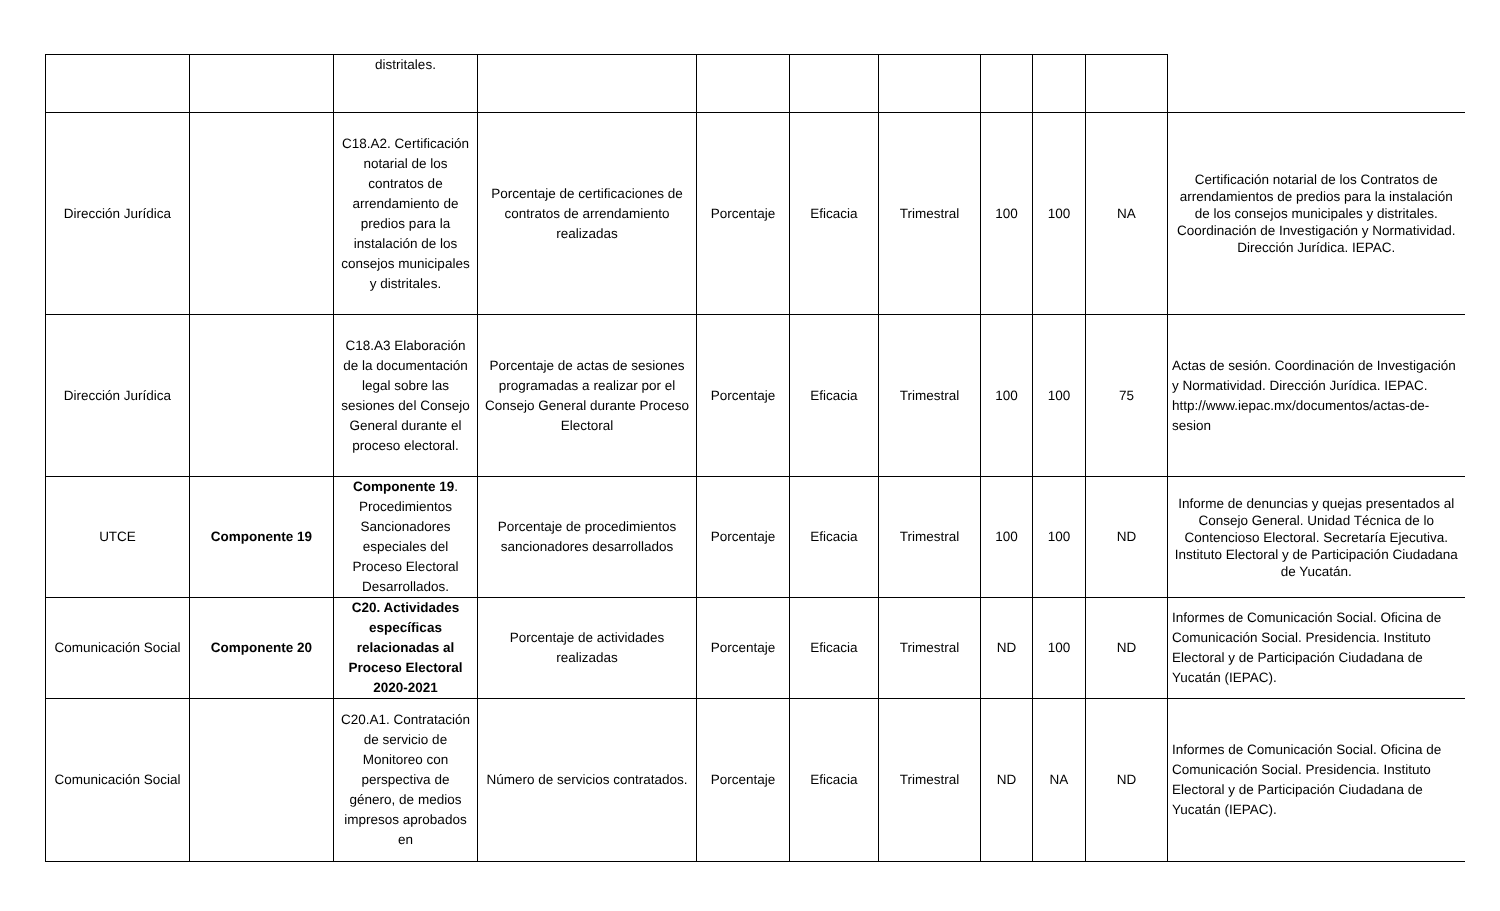| | | distritales. | | | | | | | | |
| Dirección Jurídica | | C18.A2. Certificación notarial de los contratos de arrendamiento de predios para la instalación de los consejos municipales y distritales. | Porcentaje de certificaciones de contratos de arrendamiento realizadas | Porcentaje | Eficacia | Trimestral | 100 | 100 | NA | Certificación notarial de los Contratos de arrendamientos de predios para la instalación de los consejos municipales y distritales. Coordinación de Investigación y Normatividad. Dirección Jurídica. IEPAC. |
| Dirección Jurídica | | C18.A3 Elaboración de la documentación legal sobre las sesiones del Consejo General durante el proceso electoral. | Porcentaje de actas de sesiones programadas a realizar por el Consejo General durante Proceso Electoral | Porcentaje | Eficacia | Trimestral | 100 | 100 | 75 | Actas de sesión. Coordinación de Investigación y Normatividad. Dirección Jurídica. IEPAC. http://www.iepac.mx/documentos/actas-de-sesion |
| UTCE | Componente 19 | Componente 19 . Procedimientos Sancionadores especiales del Proceso Electoral Desarrollados. | Porcentaje de procedimientos sancionadores desarrollados | Porcentaje | Eficacia | Trimestral | 100 | 100 | ND | Informe de denuncias y quejas presentados al Consejo General. Unidad Técnica de lo Contencioso Electoral. Secretaría Ejecutiva. Instituto Electoral y de Participación Ciudadana de Yucatán. |
| Comunicación Social | Componente 20 | C20. Actividades específicas relacionadas al Proceso Electoral 2020-2021 | Porcentaje de actividades realizadas | Porcentaje | Eficacia | Trimestral | ND | 100 | ND | Informes de Comunicación Social. Oficina de Comunicación Social. Presidencia. Instituto Electoral y de Participación Ciudadana de Yucatán (IEPAC). |
| Comunicación Social | | C20.A1. Contratación de servicio de Monitoreo con perspectiva de género, de medios impresos aprobados en | Número de servicios contratados. | Porcentaje | Eficacia | Trimestral | ND | NA | ND | Informes de Comunicación Social. Oficina de Comunicación Social. Presidencia. Instituto Electoral y de Participación Ciudadana de Yucatán (IEPAC). |